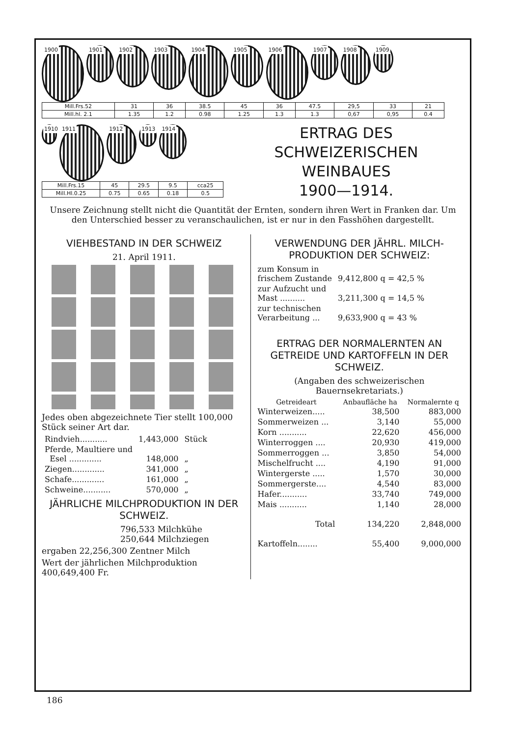1900 1901 1902 1903 1904 1905 1906 1907 1908 1909
| Mill.Frs.52 | 31 | 36 | 38.5 | 45 | 36 | 47.5 | 29,5 | 33 | 21 |
| Mill.hl. 2.1 | 1.35 | 1.2 | 0.98 | 1.25 | 1.3 | 1.3 | 0,67 | 0,95 | 0.4 |
1910 1911 1912 1913 1914
| Mill.Frs.15 | 45 | 29.5 | 9.5 | cca25 |
| Mill.Hl.0.25 | 0.75 | 0.65 | 0.18 | 0.5 |
ERTRAG DES
SCHWEIZERISCHEN
WEINBAUES
1900—1914.
Unsere Zeichnung stellt nicht die Quantität der Ernten, sondern ihren Wert in Franken dar. Um den Unterschied besser zu veranschaulichen, ist er nur in den Fasshöhen dargestellt.
VIEHBESTAND IN DER SCHWEIZ
21. April 1911.
Jedes oben abgezeichnete Tier stellt 100,000 Stück seiner Art dar.
| Rindvieh........... | 1,443,000 | Stück |
| Pferde, Maultiere und Esel ............. | 148,000 | „ |
| Ziegen............. | 341,000 | „ |
| Schafe............. | 161,000 | „ |
| Schweine........... | 570,000 | „ |
JÄHRLICHE MILCHPRODUKTION IN DER SCHWEIZ.
796,533 Milchkühe
250,644 Milchziegen
ergaben 22,256,300 Zentner Milch
Wert der jährlichen Milchproduktion 400,649,400 Fr.
VERWENDUNG DER JÄHRL. MILCH-PRODUKTION DER SCHWEIZ:
| zum Konsum in frischem Zustande | 9,412,800 q = 42,5 % |
| zur Aufzucht und Mast .......... | 3,211,300 q = 14,5 % |
| zur technischen Verarbeitung ... | 9,633,900 q = 43 % |
ERTRAG DER NORMALERNTEN AN GETREIDE UND KARTOFFELN IN DER SCHWEIZ.
(Angaben des schweizerischen Bauernsekretariats.)
| Getreideart | Anbaufläche ha | Normalernte q |
| --- | --- | --- |
| Winterweizen..... | 38,500 | 883,000 |
| Sommerweizen ... | 3,140 | 55,000 |
| Korn ........... | 22,620 | 456,000 |
| Winterroggen .... | 20,930 | 419,000 |
| Sommerroggen ... | 3,850 | 54,000 |
| Mischelfrucht .... | 4,190 | 91,000 |
| Wintergerste ..... | 1,570 | 30,000 |
| Sommergerste.... | 4,540 | 83,000 |
| Hafer........... | 33,740 | 749,000 |
| Mais ........... | 1,140 | 28,000 |
| Total | 134,220 | 2,848,000 |
| Kartoffeln........ | 55,400 | 9,000,000 |
186